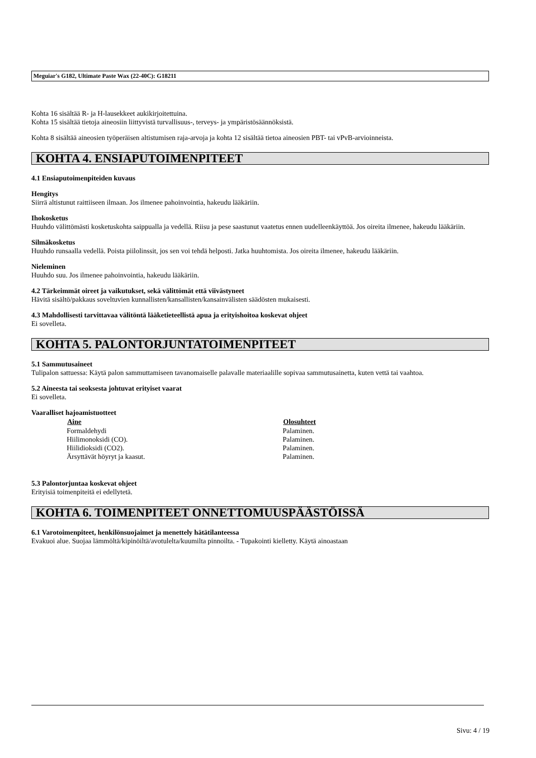Meguiar's G182, Ultimate Paste Wax (22-40C): G18211
Kohta 16 sisältää R- ja H-lausekkeet aukikirjoitettuina.
Kohta 15 sisältää tietoja aineosiin liittyvistä turvallisuus-, terveys- ja ympäristösäännöksistä.
Kohta 8 sisältää aineosien työperäisen altistumisen raja-arvoja ja kohta 12 sisältää tietoa aineosien PBT- tai vPvB-arvioinneista.
KOHTA 4. ENSIAPUTOIMENPITEET
4.1 Ensiaputoimenpiteiden kuvaus
Hengitys
Siirrä altistunut raittiiseen ilmaan. Jos ilmenee pahoinvointia, hakeudu lääkäriin.
Ihokosketus
Huuhdo välittömästi kosketuskohta saippualla ja vedellä. Riisu ja pese saastunut vaatetus ennen uudelleenkäyttöä. Jos oireita ilmenee, hakeudu lääkäriin.
Silmäkosketus
Huuhdo runsaalla vedellä. Poista piilolinssit, jos sen voi tehdä helposti. Jatka huuhtomista. Jos oireita ilmenee, hakeudu lääkäriin.
Nieleminen
Huuhdo suu. Jos ilmenee pahoinvointia, hakeudu lääkäriin.
4.2 Tärkeimmät oireet ja vaikutukset, sekä välittömät että viivästyneet
Hävitä sisältö/pakkaus soveltuvien kunnallisten/kansallisten/kansainvälisten säädösten mukaisesti.
4.3 Mahdollisesti tarvittavaa välitöntä lääketieteellistä apua ja erityishoitoa koskevat ohjeet
Ei sovelleta.
KOHTA 5. PALONTORJUNTATOIMENPITEET
5.1 Sammutusaineet
Tulipalon sattuessa: Käytä palon sammuttamiseen tavanomaiselle palavalle materiaalille sopivaa sammutusainetta, kuten vettä tai vaahtoa.
5.2 Aineesta tai seoksesta johtuvat erityiset vaarat
Ei sovelleta.
Vaaralliset hajoamistuotteet
| Aine | Olosuhteet |
| --- | --- |
| Formaldehydi | Palaminen. |
| Hiilimonoksidi (CO). | Palaminen. |
| Hiilidioksidi (CO2). | Palaminen. |
| Ärsyttävät höyryt ja kaasut. | Palaminen. |
5.3 Palontorjuntaa koskevat ohjeet
Erityisiä toimenpiteitä ei edellytetä.
KOHTA 6. TOIMENPITEET ONNETTOMUUSPÄÄSTÖISSÄ
6.1 Varotoimenpiteet, henkilönsuojaimet ja menettely hätätilanteessa
Evakuoi alue. Suojaa lämmöltä/kipinöiltä/avotulelta/kuumilta pinnoilta. - Tupakointi kielletty. Käytä ainoastaan
Sivu: 4 / 19